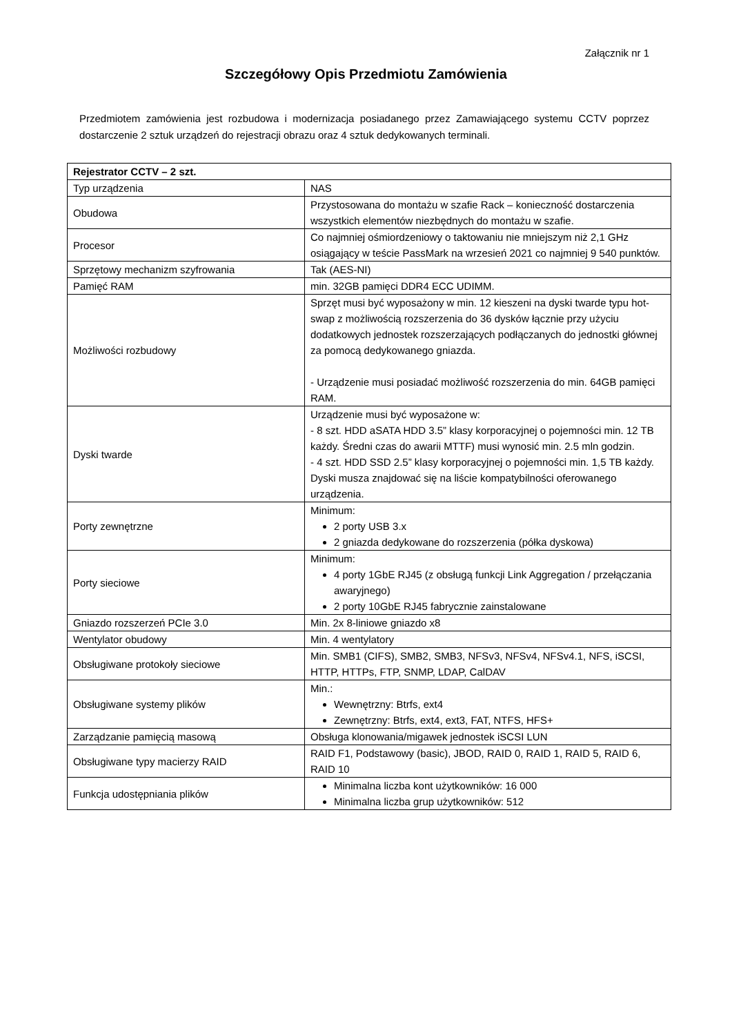Załącznik nr 1
Szczegółowy Opis Przedmiotu Zamówienia
Przedmiotem zamówienia jest rozbudowa i modernizacja posiadanego przez Zamawiającego systemu CCTV poprzez dostarczenie 2 sztuk urządzeń do rejestracji obrazu oraz 4 sztuk dedykowanych terminali.
| Rejestrator CCTV – 2 szt. | |
| --- | --- |
| Typ urządzenia | NAS |
| Obudowa | Przystosowana do montażu w szafie Rack – konieczność dostarczenia wszystkich elementów niezbędnych do montażu w szafie. |
| Procesor | Co najmniej ośmiordzeniowy o taktowaniu nie mniejszym niż 2,1 GHz osiągający w teście PassMark na wrzesień 2021 co najmniej 9 540 punktów. |
| Sprzętowy mechanizm szyfrowania | Tak (AES-NI) |
| Pamięć RAM | min. 32GB pamięci DDR4 ECC UDIMM. |
| Możliwości rozbudowy | Sprzęt musi być wyposażony w min. 12 kieszeni na dyski twarde typu hot-swap z możliwością rozszerzenia do 36 dysków łącznie przy użyciu dodatkowych jednostek rozszerzających podłączanych do jednostki głównej za pomocą dedykowanego gniazda. - Urządzenie musi posiadać możliwość rozszerzenia do min. 64GB pamięci RAM. |
| Dyski twarde | Urządzenie musi być wyposażone w: - 8 szt. HDD aSATA HDD 3.5” klasy korporacyjnej o pojemności min. 12 TB każdy. Średni czas do awarii MTTF) musi wynosić min. 2.5 mln godzin. - 4 szt. HDD SSD 2.5” klasy korporacyjnej o pojemności min. 1,5 TB każdy. Dyski musza znajdować się na liście kompatybilności oferowanego urządzenia. |
| Porty zewnętrzne | Minimum: 2 porty USB 3.x 2 gniazda dedykowane do rozszerzenia (półka dyskowa) |
| Porty sieciowe | Minimum: 4 porty 1GbE RJ45 (z obsługą funkcji Link Aggregation / przełączania awaryjnego) 2 porty 10GbE RJ45 fabrycznie zainstalowane |
| Gniazdo rozszerzeń PCIe 3.0 | Min. 2x 8-liniowe gniazdo x8 |
| Wentylator obudowy | Min. 4 wentylatory |
| Obsługiwane protokoły sieciowe | Min. SMB1 (CIFS), SMB2, SMB3, NFSv3, NFSv4, NFSv4.1, NFS, iSCSI, HTTP, HTTPs, FTP, SNMP, LDAP, CalDAV |
| Obsługiwane systemy plików | Min.: Wewnętrzny: Btrfs, ext4 Zewnętrzny: Btrfs, ext4, ext3, FAT, NTFS, HFS+ |
| Zarządzanie pamięcią masową | Obsługa klonowania/migawek jednostek iSCSI LUN |
| Obsługiwane typy macierzy RAID | RAID F1, Podstawowy (basic), JBOD, RAID 0, RAID 1, RAID 5, RAID 6, RAID 10 |
| Funkcja udostępniania plików | Minimalna liczba kont użytkowników: 16 000 Minimalna liczba grup użytkowników: 512 |